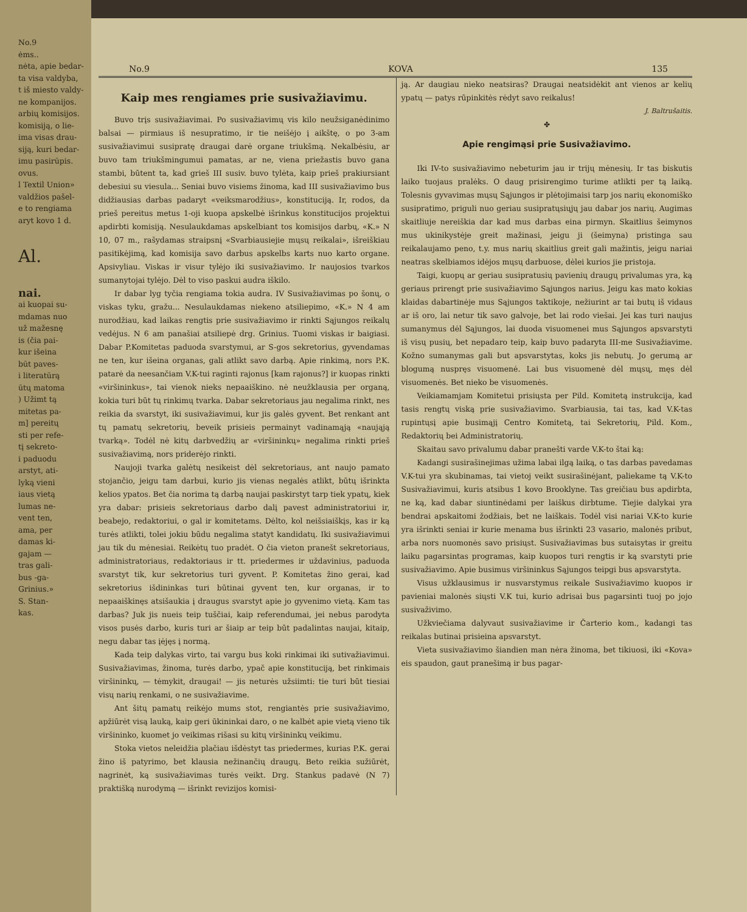No.9
ėms..
nėta, apie bedar-
ta visa valdyba,
t iš miesto valdy-
ne kompanijos.
arbių komisijos.
komisiją, o lie-
ima visas drau-
siją, kuri bedar-
imu pasirūpis.
ovus.
l Textil Union»
valdžios pašel-
e to rengiama
aryt kovo 1 d.
Al.
nai.
ai kuopai su-
mdamas nuo
už mažesnę
is (čia pai-
kur išeina
būt paves-
i literatūrą
ūtų matoma
) Užimt tą
mitetas pa-
m] pereitų
sti per refe-
tį sekreto-
i paduodu
arstyt, ati-
lyką vieni
iaus vietą
lumas ne-
vent ten,
ama, per
damas ki-
gajam —
tras gali-
bus -ga-
Grinius.»
S. Stan-
kas.
No.9 KOVA 135
Kaip mes rengiames prie susivažiavimu.
Buvo trįs susivažiavimai. Po susivažiavimų vis kilo neužsiganėdinimo balsai — pirmiaus iš nesupratimo, ir tie neišėjo į aikštę, o po 3-am susivažiavimui susipratę draugai darė organe triukšmą. Nekalbėsiu, ar buvo tam triukšmingumui pamatas, ar ne, viena priežastis buvo gana stambi, būtent ta, kad grieš III susiv. buvo tylėta, kaip prieš prakiursiant debesiui su viesula... Seniai buvo visiems žinoma, kad III susivažiavimo bus didžiausias darbas padaryt «veiksmarodžius», konstituciją. Ir, rodos, da prieš pereitus metus 1-oji kuopa apskelbė išrinkus konstitucijos projektui apdirbti komisiją. Nesulaukdamas apskelbiant tos komisijos darbų, «K.» N 10, 07 m., rašydamas straipsnį «Svarbiausiejie mųsų reikalai», išreiškiau pasitikėjimą, kad komisija savo darbus apskelbs karts nuo karto organe. Apsivyliau. Viskas ir visur tylėjo iki susivažiavimo. Ir naujosios tvarkos sumanytojai tylėjo. Dėl to viso paskui audra iškilo.
Ir dabar lyg tyčia rengiama tokia audra. IV Susivažiavimas po šonų, o viskas tyku, gražu... Nesulaukdamas niekeno atsiliepimo, «K.» N 4 am nurodžiau, kad laikas rengtis prie susivažiavimo ir rinkti Sąjungos reikalų vedėjus. N 6 am panašiai atsiliepė drg. Grinius. Tuomi viskas ir baigiasi. Dabar P.Komitetas paduoda svarstymui, ar S-gos sekretorius, gyvendamas ne ten, kur išeina organas, gali atlikt savo darbą. Apie rinkimą, nors P.K. patarė da neesančiam V.K-tui raginti rajonus [kam rajonus?] ir kuopas rinkti «viršininkus», tai vienok nieks nepaaiškino. nė neužklausia per organą, kokia turi būt tų rinkimų tvarka. Dabar sekretoriaus jau negalima rinkt, nes reikia da svarstyt, iki susivažiavimui, kur jis galės gyvent. Bet renkant ant tų pamatų sekretorių, beveik prisieis permainyt vadinamąją «naująją tvarką». Todėl nė kitų darbvedžių ar «viršininkų» negalima rinkti prieš susivažiavimą, nors priderėjo rinkti.
Naujoji tvarka galėtų nesikeist dėl sekretoriaus, ant naujo pamato stojančio, jeigu tam darbui, kurio jis vienas negalės atlikt, būtų išrinkta kelios ypatos. Bet čia norima tą darbą naujai paskirstyt tarp tiek ypatų, kiek yra dabar: prisieis sekretoriaus darbo dalį pavest administratoriui ir, beabejo, redaktoriui, o gal ir komitetams. Dėlto, kol neišsiaiškįs, kas ir ką turės atlikti, tolei jokiu būdu negalima statyt kandidatų. Iki susivažiavimui jau tik du mėnesiai. Reikėtų tuo pradėt. O čia vieton pranešt sekretoriaus, administratoriaus, redaktoriaus ir tt. priedermes ir uždavinius, paduoda svarstyt tik, kur sekretorius turi gyvent. P. Komitetas žino gerai, kad sekretorius išdininkas turi būtinai gyvent ten, kur organas, ir to nepaaiškinęs atsišaukia į draugus svarstyt apie jo gyvenimo vietą. Kam tas darbas? Juk jis nueis teip tuščiai, kaip referendumai, jei nebus parodyta visos pusės darbo, kuris turi ar šiaip ar teip būt padalintas naujai, kitaip, negu dabar tas įėjęs į normą.
Kada teip dalykas virto, tai vargu bus koki rinkimai iki sutivažiavimui. Susivažiavimas, žinoma, turės darbo, ypač apie konstituciją, bet rinkimais viršininkų, — tėmykit, draugai! — jis neturės užsiimti: tie turi būt tiesiai visų narių renkami, o ne susivažiavime.
Ant šitų pamatų reikėjo mums stot, rengiantės prie susivažiavimo, apžiūrėt visą lauką, kaip geri ūkininkai daro, o ne kalbėt apie vietą vieno tik viršininko, kuomet jo veikimas rišasi su kitų viršininkų veikimu.
Stoka vietos neleidžia plačiau išdėstyt tas priedermes, kurias P.K. gerai žino iš patyrimo, bet klausia nežinančių draugų. Beto reikia sužiūrėt, nagrinėt, ką susivažiavimas turės veikt. Drg. Stankus padavė (N 7) praktišką nurodymą — išrinkt revizijos komisi-
ją. Ar daugiau nieko neatsiras? Draugai neatsidėkit ant vienos ar kelių ypatų — patys rūpinkitės rėdyt savo reikalus!
J. Baltrušaitis.
✤
Apie rengimąsi prie Susivažiavimo.
Iki IV-to susivažiavimo nebeturim jau ir trijų mėnesių. Ir tas biskutis laiko tuojaus pralėks. O daug prisirengimo turime atlikti per tą laiką. Tolesnis gyvavimas mųsų Sąjungos ir plėtojimaisi tarp jos narių ekonomiško susipratimo, priguli nuo geriau susipratųsiųjų jau dabar jos narių. Augimas skaitliuje nereiškia dar kad mus darbas eina pirmyn. Skaitlius šeimynos mus ukinikystėje greit mažinasi, jeigu ji (šeimyna) pristinga sau reikalaujamo peno, t.y. mus narių skaitlius greit gali mažintis, jeigu nariai neatras skelbiamos idėjos mųsų darbuose, dėlei kurios jie pristoja.
Taigi, kuopų ar geriau susipratusių pavienių draugų privalumas yra, ką geriaus prirengt prie susivažiavimo Sąjungos narius. Jeigu kas mato kokias klaidas dabartinėje mus Sąjungos taktikoje, nežiurint ar tai butų iš vidaus ar iš oro, lai netur tik savo galvoje, bet lai rodo viešai. Jei kas turi naujus sumanymus dėl Sąjungos, lai duoda visuomenei mus Sąjungos apsvarstyti iš visų pusių, bet nepadaro teip, kaip buvo padaryta III-me Susivažiavime. Kožno sumanymas gali but apsvarstytas, koks jis nebutų. Jo gerumą ar blogumą nuspręs visuomenė. Lai bus visuomenė dėl mųsų, męs dėl visuomenės. Bet nieko be visuomenės.
Veikiamamjam Komitetui prisiųsta per Pild. Komitetą instrukcija, kad tasis rengtų viską prie susivažiavimo. Svarbiausia, tai tas, kad V.K-tas rupintųsį apie busimąjį Centro Komitetą, tai Sekretorių, Pild. Kom., Redaktorių bei Administratorių.
Skaitau savo privalumu dabar pranešti varde V.K-to štai ką:
Kadangi susirašinejimas užima labai ilgą laiką, o tas darbas pavedamas V.K-tui yra skubinamas, tai vietoj veikt susirašinėjant, paliekame tą V.K-to Susivažiavimui, kuris atsibus 1 kovo Brooklyne. Tas greičiau bus apdirbta, ne ką, kad dabar siuntinėdami per laiškus dirbtume. Tiejie dalykai yra bendrai apskaitomi žodžiais, bet ne laiškais. Todėl visi nariai V.K-to kurie yra išrinkti seniai ir kurie menama bus išrinkti 23 vasario, malonės pribut, arba nors nuomonės savo prisiųst. Susivažiavimas bus sutaisytas ir greitu laiku pagarsintas programas, kaip kuopos turi rengtis ir ką svarstyti prie susivažiavimo. Apie busimus viršininkus Sąjungos teipgi bus apsvarstyta.
Visus užklausimus ir nusvarstymus reikale Susivažiavimo kuopos ir pavieniai malonės siųsti V.K tui, kurio adrisai bus pagarsinti tuoj po jojo susivaživimo.
Užkviečiama dalyvaut susivažiavime ir Čarterio kom., kadangi tas reikalas butinai prisieina apsvarstyt.
Vieta susivažiavimo šiandien man nėra žinoma, bet tikiuosi, iki «Kova» eis spaudon, gaut pranešimą ir bus pagar-